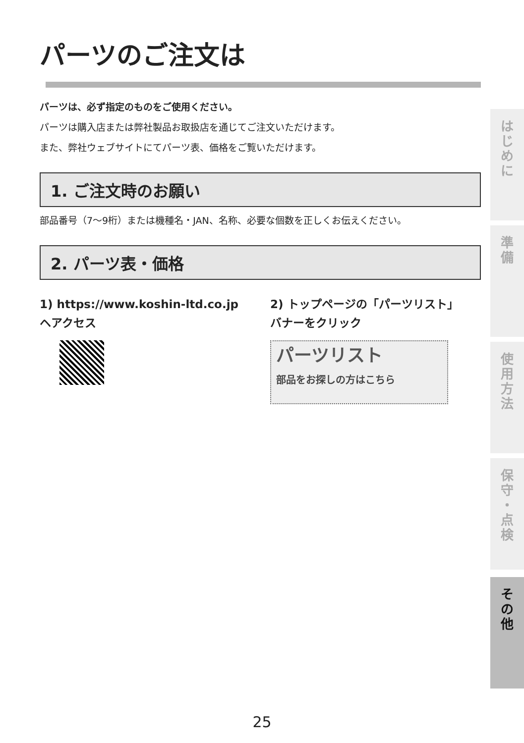パーツのご注文は
パーツは、必ず指定のものをご使用ください。
パーツは購入店または弊社製品お取扱店を通じてご注文いただけます。
また、弊社ウェブサイトにてパーツ表、価格をご覧いただけます。
1. ご注文時のお願い
部品番号（7〜9桁）または機種名・JAN、名称、必要な個数を正しくお伝えください。
2. パーツ表・価格
1) https://www.koshin-ltd.co.jp
ヘアクセス
2) トップページの「パーツリスト」
バナーをクリック
パーツリスト
部品をお探しの方はこちら
は
じ
め
に
準
備
使
用
方
法
保
守
・
点
検
そ
の
他
25